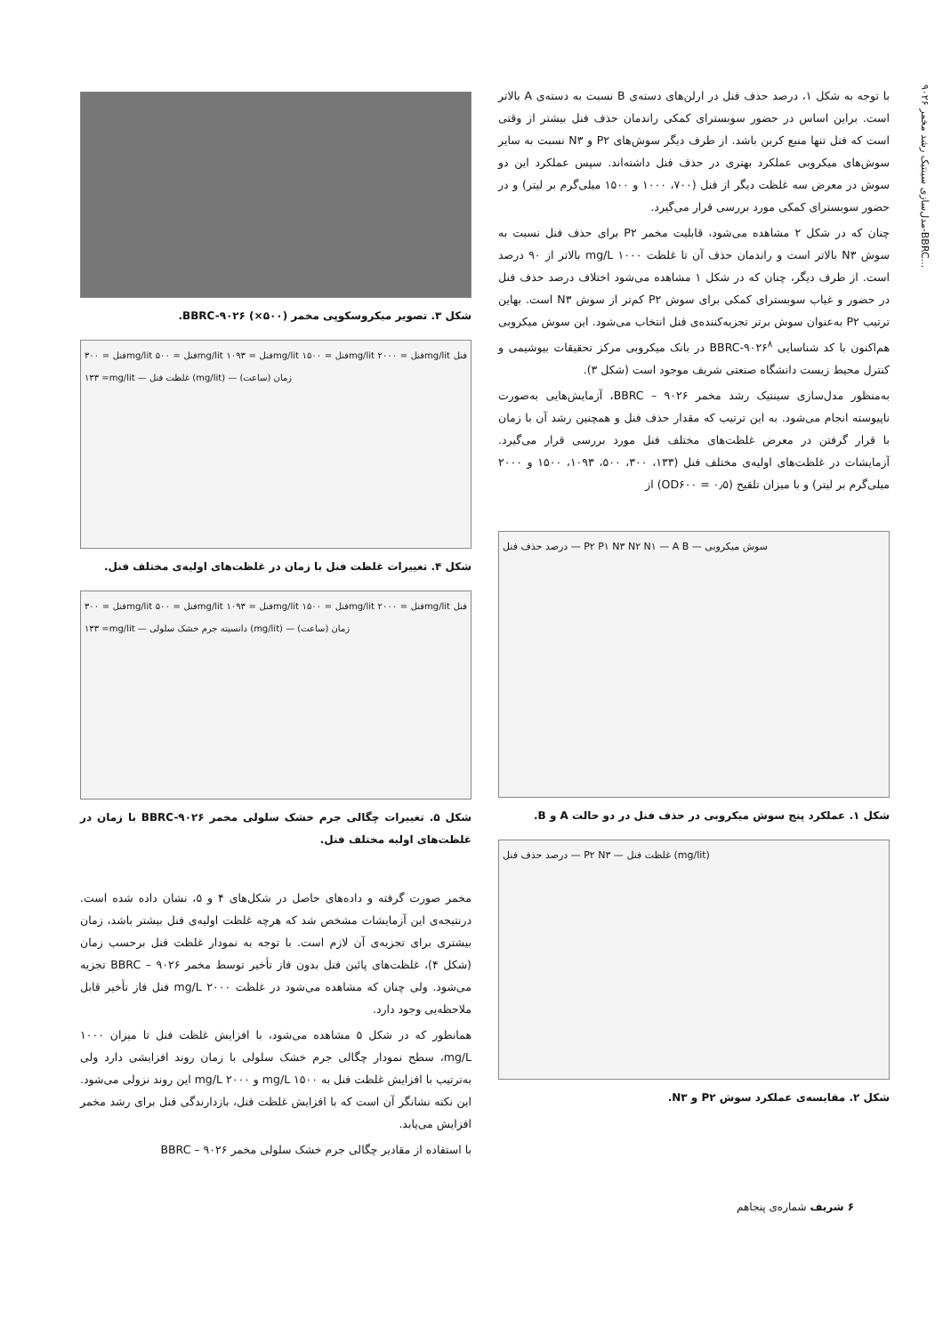مدل‌سازی سینتیک رشد مخمر ۹۰۲۶-BBRC...
با توجه به شکل ۱، درصد حذف فنل در ارلن‌های دسته‌ی B نسبت به دسته‌ی A بالاتر است. براین اساس در حضور سوبسترای کمکی راندمان حذف فنل بیشتر از وقتی است که فنل تنها منبع کربن باشد. از طرف دیگر سوش‌های P۲ و N۳ نسبت به سایر سوش‌های میکروبی عملکرد بهتری در حذف فنل داشته‌اند. سپس عملکرد این دو سوش در معرض سه غلظت دیگر از فنل (۷۰۰، ۱۰۰۰ و ۱۵۰۰ میلی‌گرم بر لیتر) و در حضور سوبسترای کمکی مورد بررسی قرار می‌گیرد.
چنان که در شکل ۲ مشاهده می‌شود، قابلیت مخمر P۲ برای حذف فنل نسبت به سوش N۳ بالاتر است و راندمان حذف آن تا غلظت ۱۰۰۰ mg/L بالاتر از ۹۰ درصد است. از طرف دیگر، چنان که در شکل ۱ مشاهده می‌شود اختلاف درصد حذف فنل در حضور و غیاب سوبسترای کمکی برای سوش P۲ کم‌تر از سوش N۳ است. بهاین ترتیب P۲ به‌عنوان سوش برتر تجزیه‌کننده‌ی فنل انتخاب می‌شود. این سوش میکروبی هم‌اکنون با کد شناسایی BBRC-۹۰۲۶<sup>۸</sup> در بانک میکروبی مرکز تحقیقات بیوشیمی و کنترل محیط زیست دانشگاه صنعتی شریف موجود است (شکل ۳).
به‌منظور مدل‌سازی سینتیک رشد مخمر BBRC – ۹۰۲۶، آزمایش‌هایی به‌صورت ناپیوسته انجام می‌شود. به این ترتیب که مقدار حذف فنل و همچنین رشد آن با زمان با قرار گرفتن در معرض غلظت‌های مختلف فنل مورد بررسی قرار می‌گیرد. آزمایشات در غلظت‌های اولیه‌ی مختلف فنل (۱۳۳، ۳۰۰، ۵۰۰، ۱۰۹۳، ۱۵۰۰ و ۲۰۰۰ میلی‌گرم بر لیتر) و با میزان تلقیح (OD۶۰۰ = ۰٫۵) از
درصد حذف فنل — P۲ P۱ N۳ N۲ N۱ — A B — سوش میکروبی
شکل ۱. عملکرد پنج سوش میکروبی در حذف فنل در دو حالت A و B.
درصد حذف فنل — P۲ N۳ — غلظت فنل (mg/lit)
شکل ۲. مقایسه‌ی عملکرد سوش P۲ و N۳.
شکل ۳. تصویر میکروسکوپی مخمر BBRC-۹۰۲۶ (×۵۰۰).
فنل = ۳۰۰mg/lit فنل = ۵۰۰mg/lit فنل = ۱۰۹۳mg/lit فنل = ۱۵۰۰mg/lit فنل = ۲۰۰۰mg/lit فنل = ۱۳۳mg/lit — غلظت فنل (mg/lit) — زمان (ساعت)
شکل ۴. تغییرات غلظت فنل با زمان در غلظت‌های اولیه‌ی مختلف فنل.
فنل = ۳۰۰mg/lit فنل = ۵۰۰mg/lit فنل = ۱۰۹۳mg/lit فنل = ۱۵۰۰mg/lit فنل = ۲۰۰۰mg/lit فنل = ۱۳۳mg/lit — دانسیته جرم خشک سلولی (mg/lit) — زمان (ساعت)
شکل ۵. تغییرات چگالی جرم خشک سلولی مخمر BBRC-۹۰۲۶ با زمان در غلظت‌های اولیه مختلف فنل.
مخمر صورت گرفته و داده‌های حاصل در شکل‌های ۴ و ۵، نشان داده شده است. درنتیجه‌ی این آزمایشات مشخص شد که هرچه غلظت اولیه‌ی فنل بیشتر باشد، زمان بیشتری برای تجزیه‌ی آن لازم است. با توجه به نمودار غلظت فنل برحسب زمان (شکل ۴)، غلظت‌های پائین فنل بدون فاز تأخیر توسط مخمر BBRC – ۹۰۲۶ تجزیه می‌شود. ولی چنان که مشاهده می‌شود در غلظت ۲۰۰۰ mg/L فنل فاز تأخیر قابل ملاحظه‌یی وجود دارد.
همانطور که در شکل ۵ مشاهده می‌شود، با افزایش غلظت فنل تا میزان ۱۰۰۰ mg/L، سطح نمودار چگالی جرم خشک سلولی با زمان روند افزایشی دارد ولی به‌ترتیب با افزایش غلظت فنل به ۱۵۰۰ mg/L و ۲۰۰۰ mg/L این روند نزولی می‌شود. این نکته نشانگر آن است که با افزایش غلظت فنل، بازدارندگی فنل برای رشد مخمر افزایش می‌یابد.
با استفاده از مقادیر چگالی جرم خشک سلولی مخمر BBRC – ۹۰۲۶
۶ شریف شماره‌ی پنجاهم